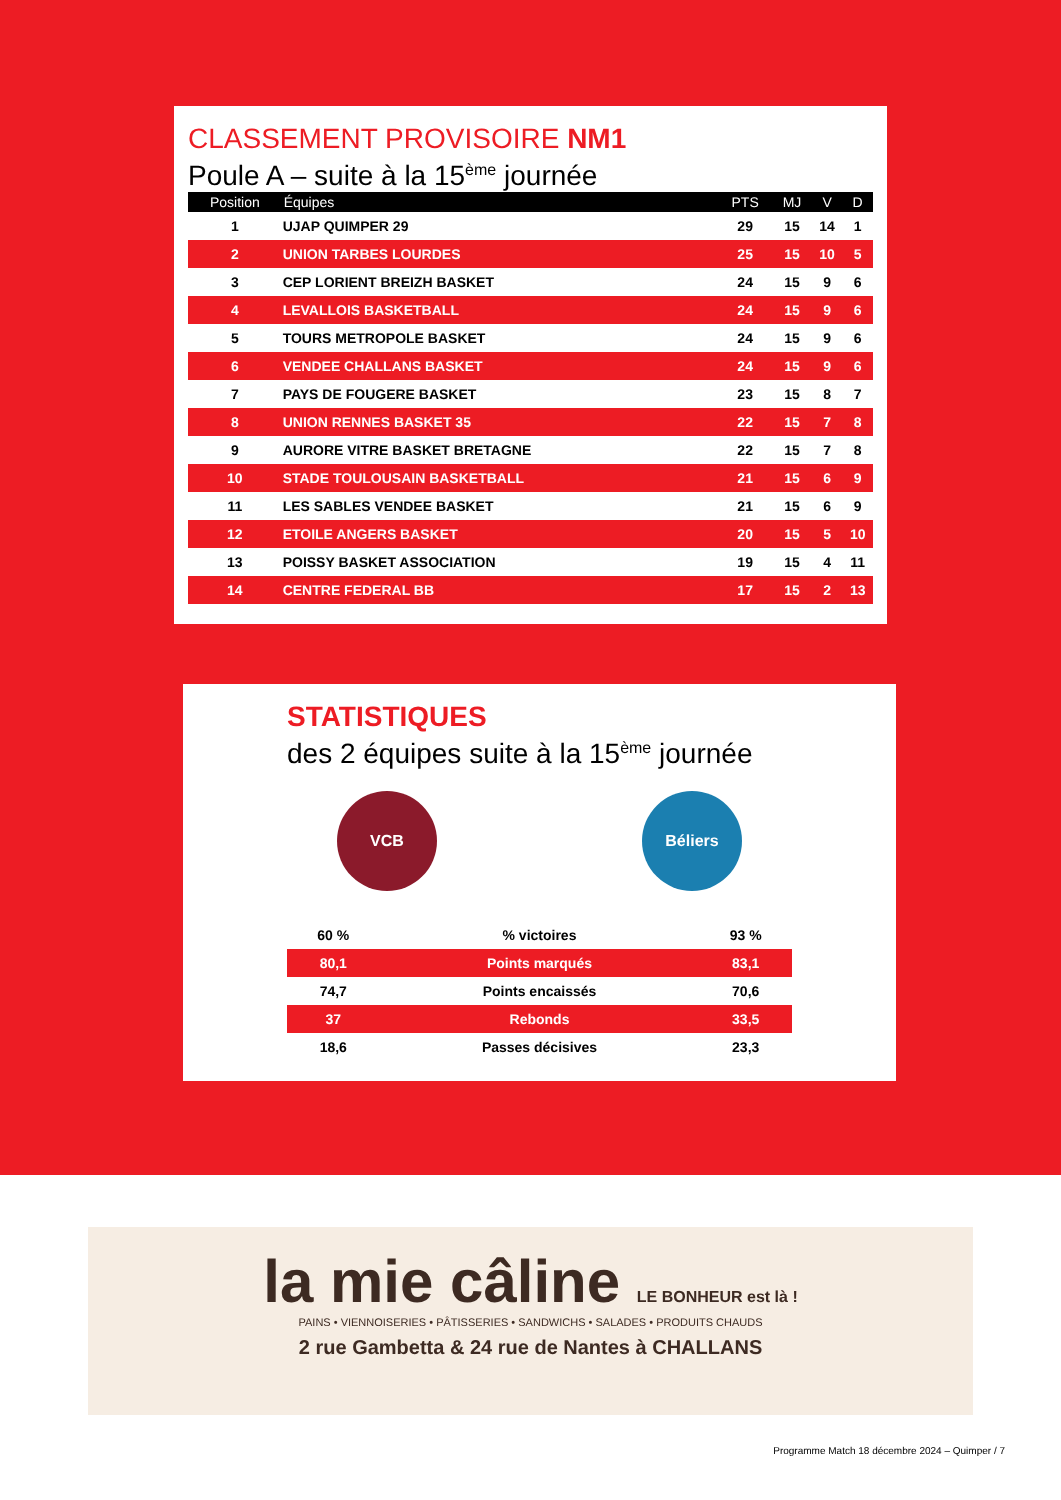CLASSEMENT PROVISOIRE NM1
Poule A – suite à la 15<sup>ème</sup> journée
| Position | Équipes | PTS | MJ | V | D |
| --- | --- | --- | --- | --- | --- |
| 1 | UJAP QUIMPER 29 | 29 | 15 | 14 | 1 |
| 2 | UNION TARBES LOURDES | 25 | 15 | 10 | 5 |
| 3 | CEP LORIENT BREIZH BASKET | 24 | 15 | 9 | 6 |
| 4 | LEVALLOIS BASKETBALL | 24 | 15 | 9 | 6 |
| 5 | TOURS METROPOLE BASKET | 24 | 15 | 9 | 6 |
| 6 | VENDEE CHALLANS BASKET | 24 | 15 | 9 | 6 |
| 7 | PAYS DE FOUGERE BASKET | 23 | 15 | 8 | 7 |
| 8 | UNION RENNES BASKET 35 | 22 | 15 | 7 | 8 |
| 9 | AURORE VITRE BASKET BRETAGNE | 22 | 15 | 7 | 8 |
| 10 | STADE TOULOUSAIN BASKETBALL | 21 | 15 | 6 | 9 |
| 11 | LES SABLES VENDEE BASKET | 21 | 15 | 6 | 9 |
| 12 | ETOILE ANGERS BASKET | 20 | 15 | 5 | 10 |
| 13 | POISSY BASKET ASSOCIATION | 19 | 15 | 4 | 11 |
| 14 | CENTRE FEDERAL BB | 17 | 15 | 2 | 13 |
STATISTIQUES
des 2 équipes suite à la 15<sup>ème</sup> journée
VCB Béliers
| 60 % | % victoires | 93 % |
| 80,1 | Points marqués | 83,1 |
| 74,7 | Points encaissés | 70,6 |
| 37 | Rebonds | 33,5 |
| 18,6 | Passes décisives | 23,3 |
la mie câline LE BONHEUR est là !
PAINS • VIENNOISERIES • PÂTISSERIES • SANDWICHS • SALADES • PRODUITS CHAUDS
2 rue Gambetta & 24 rue de Nantes à CHALLANS
Programme Match 18 décembre 2024 – Quimper / 7